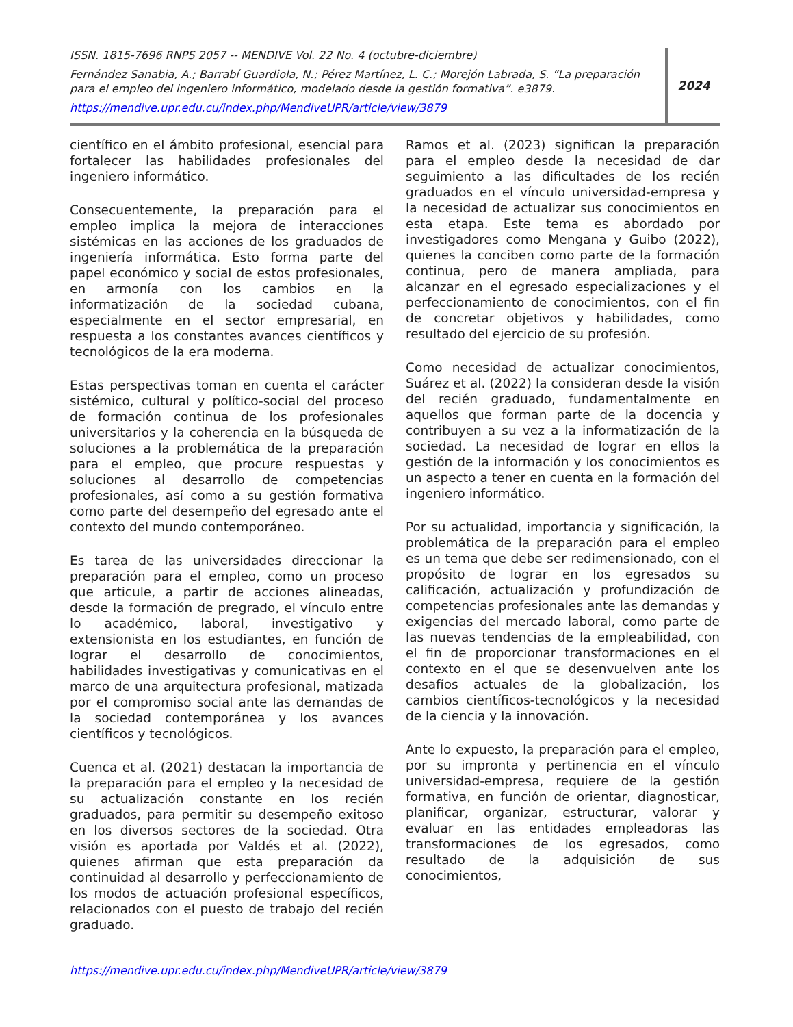ISSN. 1815-7696 RNPS 2057 -- MENDIVE Vol. 22 No. 4 (octubre-diciembre)
Fernández Sanabia, A.; Barrabí Guardiola, N.; Pérez Martínez, L. C.; Morejón Labrada, S. “La preparación para el empleo del ingeniero informático, modelado desde la gestión formativa”. e3879.
https://mendive.upr.edu.cu/index.php/MendiveUPR/article/view/3879
2024
científico en el ámbito profesional, esencial para fortalecer las habilidades profesionales del ingeniero informático.
Consecuentemente, la preparación para el empleo implica la mejora de interacciones sistémicas en las acciones de los graduados de ingeniería informática. Esto forma parte del papel económico y social de estos profesionales, en armonía con los cambios en la informatización de la sociedad cubana, especialmente en el sector empresarial, en respuesta a los constantes avances científicos y tecnológicos de la era moderna.
Estas perspectivas toman en cuenta el carácter sistémico, cultural y político-social del proceso de formación continua de los profesionales universitarios y la coherencia en la búsqueda de soluciones a la problemática de la preparación para el empleo, que procure respuestas y soluciones al desarrollo de competencias profesionales, así como a su gestión formativa como parte del desempeño del egresado ante el contexto del mundo contemporáneo.
Es tarea de las universidades direccionar la preparación para el empleo, como un proceso que articule, a partir de acciones alineadas, desde la formación de pregrado, el vínculo entre lo académico, laboral, investigativo y extensionista en los estudiantes, en función de lograr el desarrollo de conocimientos, habilidades investigativas y comunicativas en el marco de una arquitectura profesional, matizada por el compromiso social ante las demandas de la sociedad contemporánea y los avances científicos y tecnológicos.
Cuenca et al. (2021) destacan la importancia de la preparación para el empleo y la necesidad de su actualización constante en los recién graduados, para permitir su desempeño exitoso en los diversos sectores de la sociedad. Otra visión es aportada por Valdés et al. (2022), quienes afirman que esta preparación da continuidad al desarrollo y perfeccionamiento de los modos de actuación profesional específicos, relacionados con el puesto de trabajo del recién graduado.
Ramos et al. (2023) significan la preparación para el empleo desde la necesidad de dar seguimiento a las dificultades de los recién graduados en el vínculo universidad-empresa y la necesidad de actualizar sus conocimientos en esta etapa. Este tema es abordado por investigadores como Mengana y Guibo (2022), quienes la conciben como parte de la formación continua, pero de manera ampliada, para alcanzar en el egresado especializaciones y el perfeccionamiento de conocimientos, con el fin de concretar objetivos y habilidades, como resultado del ejercicio de su profesión.
Como necesidad de actualizar conocimientos, Suárez et al. (2022) la consideran desde la visión del recién graduado, fundamentalmente en aquellos que forman parte de la docencia y contribuyen a su vez a la informatización de la sociedad. La necesidad de lograr en ellos la gestión de la información y los conocimientos es un aspecto a tener en cuenta en la formación del ingeniero informático.
Por su actualidad, importancia y significación, la problemática de la preparación para el empleo es un tema que debe ser redimensionado, con el propósito de lograr en los egresados su calificación, actualización y profundización de competencias profesionales ante las demandas y exigencias del mercado laboral, como parte de las nuevas tendencias de la empleabilidad, con el fin de proporcionar transformaciones en el contexto en el que se desenvuelven ante los desafíos actuales de la globalización, los cambios científicos-tecnológicos y la necesidad de la ciencia y la innovación.
Ante lo expuesto, la preparación para el empleo, por su impronta y pertinencia en el vínculo universidad-empresa, requiere de la gestión formativa, en función de orientar, diagnosticar, planificar, organizar, estructurar, valorar y evaluar en las entidades empleadoras las transformaciones de los egresados, como resultado de la adquisición de sus conocimientos,
https://mendive.upr.edu.cu/index.php/MendiveUPR/article/view/3879